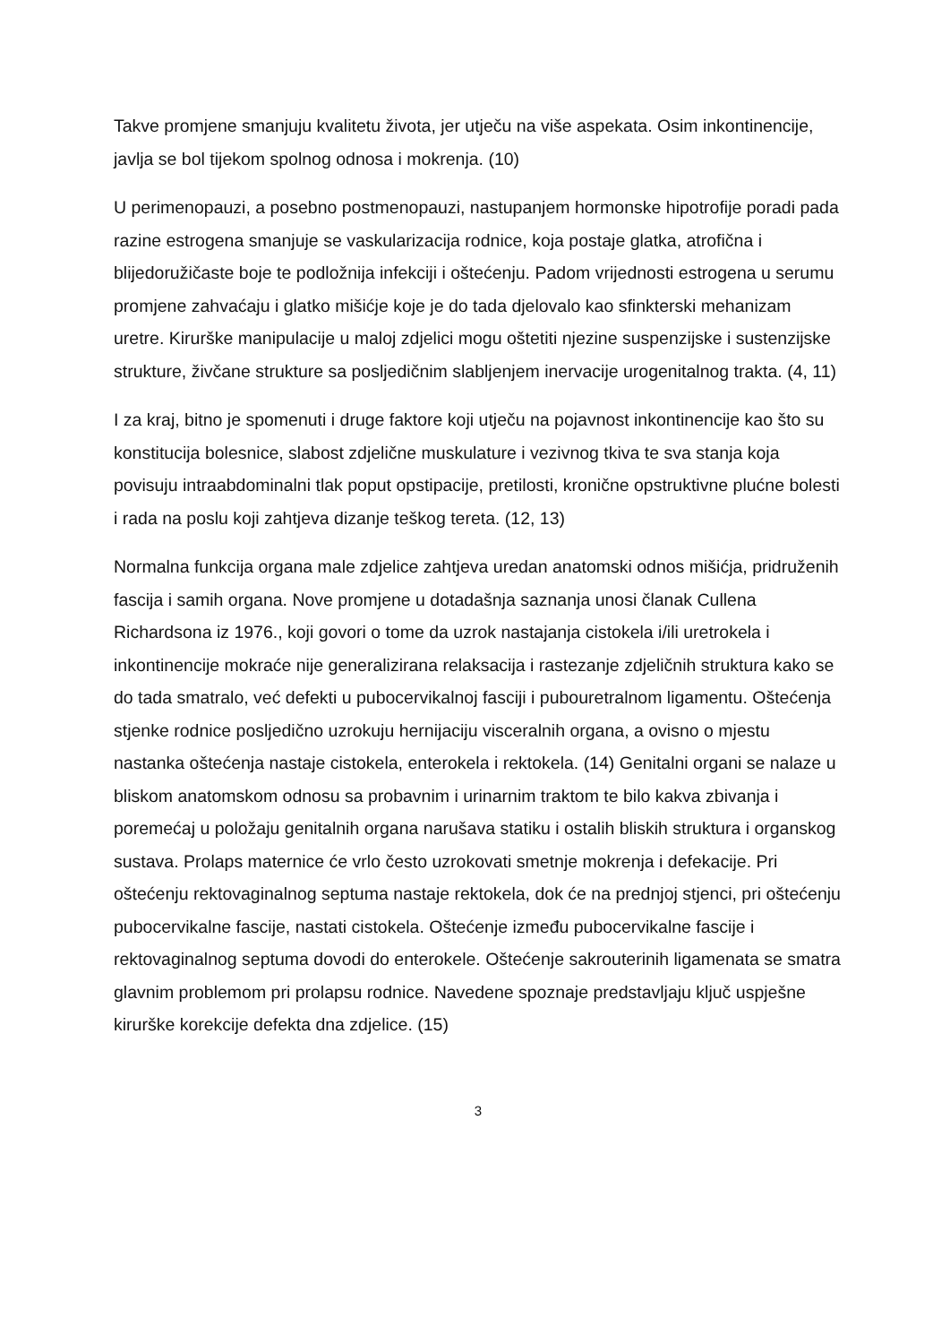Takve promjene smanjuju kvalitetu života, jer utječu na više aspekata. Osim inkontinencije, javlja se bol tijekom spolnog odnosa i mokrenja. (10)
U perimenopauzi, a posebno postmenopauzi, nastupanjem hormonske hipotrofije poradi pada razine estrogena smanjuje se vaskularizacija rodnice, koja postaje glatka, atrofična i blijedoružičaste boje te podložnija infekciji i oštećenju. Padom vrijednosti estrogena u serumu promjene zahvaćaju i glatko mišićje koje je do tada djelovalo kao sfinkterski mehanizam uretre. Kirurške manipulacije u maloj zdjelici mogu oštetiti njezine suspenzijske i sustenzijske strukture, živčane strukture sa posljedičnim slabljenjem inervacije urogenitalnog trakta. (4, 11)
I za kraj, bitno je spomenuti i druge faktore koji utječu na pojavnost inkontinencije kao što su konstitucija bolesnice, slabost zdjelične muskulature i vezivnog tkiva te sva stanja koja povisuju intraabdominalni tlak poput opstipacije, pretilosti, kronične opstruktivne plućne bolesti i rada na poslu koji zahtjeva dizanje teškog tereta. (12, 13)
Normalna funkcija organa male zdjelice zahtjeva uredan anatomski odnos mišićja, pridruženih fascija i samih organa. Nove promjene u dotadašnja saznanja unosi članak Cullena Richardsona iz 1976., koji govori o tome da uzrok nastajanja cistokela i/ili uretrokela i inkontinencije mokraće nije generalizirana relaksacija i rastezanje zdjeličnih struktura kako se do tada smatralo, već defekti u pubocervikalnoj fasciji i pubouretralnom ligamentu. Oštećenja stjenke rodnice posljedično uzrokuju hernijaciju visceralnih organa, a ovisno o mjestu nastanka oštećenja nastaje cistokela, enterokela i rektokela. (14) Genitalni organi se nalaze u bliskom anatomskom odnosu sa probavnim i urinarnim traktom te bilo kakva zbivanja i poremećaj u položaju genitalnih organa narušava statiku i ostalih bliskih struktura i organskog sustava. Prolaps maternice će vrlo često uzrokovati smetnje mokrenja i defekacije. Pri oštećenju rektovaginalnog septuma nastaje rektokela, dok će na prednjoj stjenci, pri oštećenju pubocervikalne fascije, nastati cistokela. Oštećenje između pubocervikalne fascije i rektovaginalnog septuma dovodi do enterokele. Oštećenje sakrouterinih ligamenata se smatra glavnim problemom pri prolapsu rodnice. Navedene spoznaje predstavljaju ključ uspješne kirurške korekcije defekta dna zdjelice. (15)
3